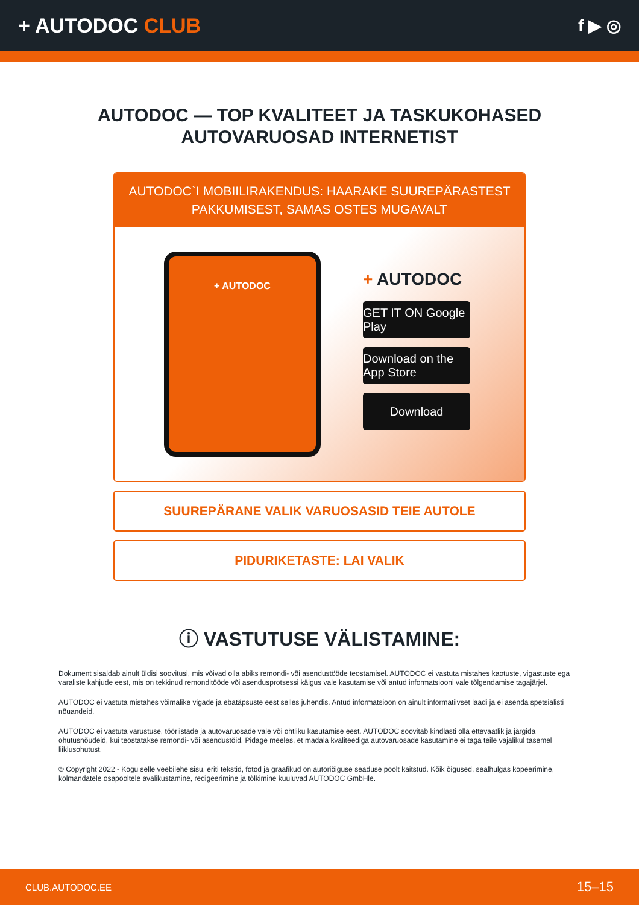+ AUTODOC CLUB
f ▶ ◎
AUTODOC — TOP KVALITEET JA TASKUKOHASED
AUTOVARUOSAD INTERNETIST
AUTODOC`I MOBIILIRAKENDUS: HAARAKE SUUREPÄRASTEST PAKKUMISEST, SAMAS OSTES MUGAVALT
+ AUTODOC
+ AUTODOC
GET IT ON Google Play
Download on the App Store
Download
SUUREPÄRANE VALIK VARUOSASID TEIE AUTOLE
PIDURIKETASTE: LAI VALIK
ⓘ VASTUTUSE VÄLISTAMINE:
Dokument sisaldab ainult üldisi soovitusi, mis võivad olla abiks remondi- või asendustööde teostamisel. AUTODOC ei vastuta mistahes kaotuste, vigastuste ega varaliste kahjude eest, mis on tekkinud remonditööde või asendusprotsessi käigus vale kasutamise või antud informatsiooni vale tõlgendamise tagajärjel.
AUTODOC ei vastuta mistahes võimalike vigade ja ebatäpsuste eest selles juhendis. Antud informatsioon on ainult informatiivset laadi ja ei asenda spetsialisti nõuandeid.
AUTODOC ei vastuta varustuse, tööriistade ja autovaruosade vale või ohtliku kasutamise eest. AUTODOC soovitab kindlasti olla ettevaatlik ja järgida ohutusnõudeid, kui teostatakse remondi- või asendustöid. Pidage meeles, et madala kvaliteediga autovaruosade kasutamine ei taga teile vajalikul tasemel liiklusohutust.
© Copyright 2022 - Kogu selle veebilehe sisu, eriti tekstid, fotod ja graafikud on autoriõiguse seaduse poolt kaitstud. Kõik õigused, sealhulgas kopeerimine, kolmandatele osapooltele avalikustamine, redigeerimine ja tõlkimine kuuluvad AUTODOC GmbHle.
CLUB.AUTODOC.EE 15–15